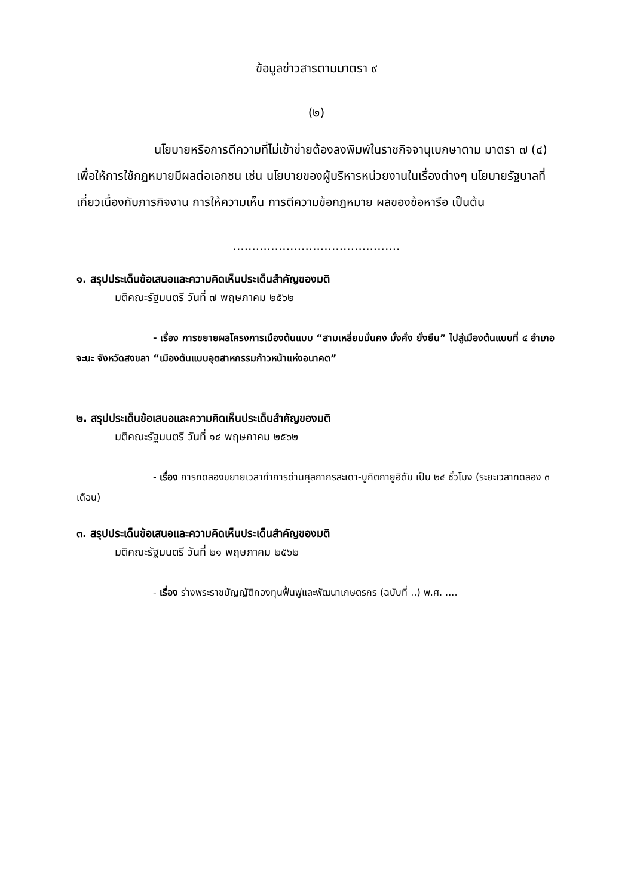ข้อมูลข่าวสารตามมาตรา ๙
(๒)
นโยบายหรือการตีความที่ไม่เข้าข่ายต้องลงพิมพ์ในราชกิจจานุเบกษาตาม มาตรา ๗ (๔) เพื่อให้การใช้กฎหมายมีผลต่อเอกชน เช่น นโยบายของผู้บริหารหน่วยงานในเรื่องต่างๆ นโยบายรัฐบาลที่เกี่ยวเนื่องกับภารกิจงาน การให้ความเห็น การตีความข้อกฎหมาย ผลของข้อหารือ เป็นต้น
............................................
๑. สรุปประเด็นข้อเสนอและความคิดเห็นประเด็นสำคัญของมติ
มติคณะรัฐมนตรี วันที่ ๗ พฤษภาคม ๒๕๖๒
- เรื่อง การขยายผลโครงการเมืองต้นแบบ “สามเหลี่ยมมั่นคง มั่งคั่ง ยั่งยืน” ไปสู่เมืองต้นแบบที่ ๔ อำเภอจะนะ จังหวัดสงขลา “เมืองต้นแบบอุตสาหกรรมก้าวหน้าแห่งอนาคต”
๒. สรุปประเด็นข้อเสนอและความคิดเห็นประเด็นสำคัญของมติ
มติคณะรัฐมนตรี วันที่ ๑๔ พฤษภาคม ๒๕๖๒
- เรื่อง การทดลองขยายเวลาทำการด่านศุลกากรสะเดา-บูกิตกายูฮิตัม เป็น ๒๔ ชั่วโมง (ระยะเวลาทดลอง ๓ เดือน)
๓. สรุปประเด็นข้อเสนอและความคิดเห็นประเด็นสำคัญของมติ
มติคณะรัฐมนตรี วันที่ ๒๑ พฤษภาคม ๒๕๖๒
- เรื่อง ร่างพระราชบัญญัติกองทุนฟื้นฟูและพัฒนาเกษตรกร (ฉบับที่ ..) พ.ศ. ....